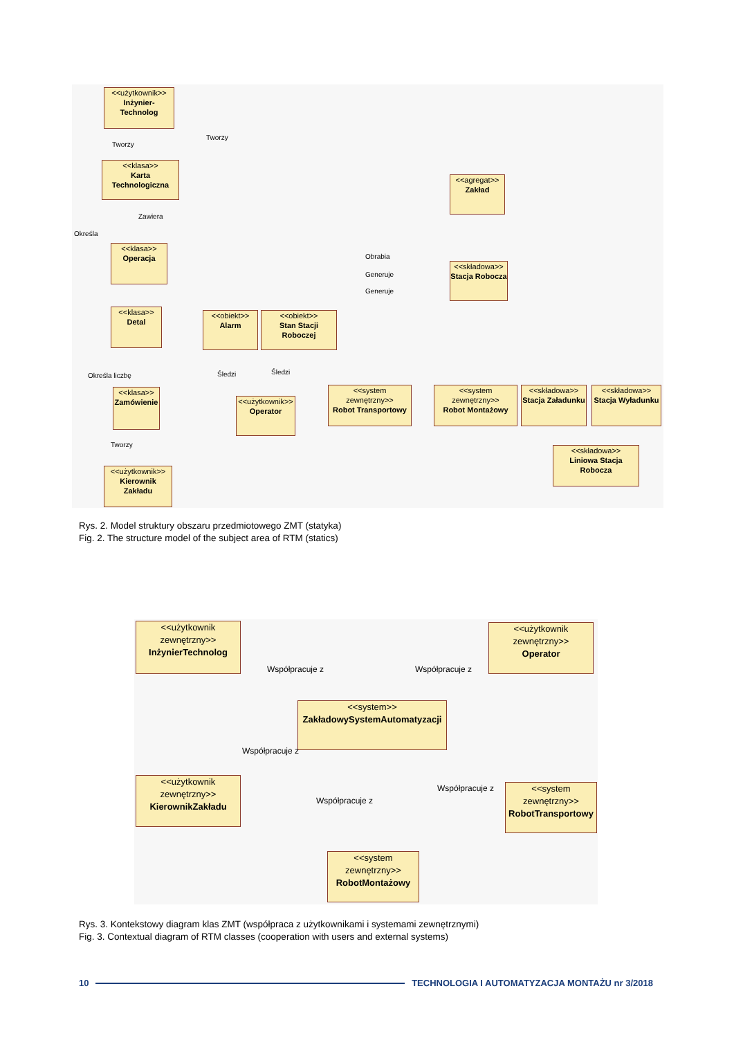<<użytkownik>>
Inżynier-Technolog
<<klasa>>
Karta Technologiczna
<<klasa>>
Operacja
<<klasa>>
Detal
<<klasa>>
Zamówienie
<<użytkownik>>
Kierownik Zakładu
<<obiekt>>
Alarm
<<obiekt>>
Stan Stacji Roboczej
<<użytkownik>>
Operator
<<agregat>>
Zakład
<<składowa>>
Stacja Robocza
<<system zewnętrzny>>
Robot Transportowy
<<system zewnętrzny>>
Robot Montażowy
<<składowa>>
Stacja Załadunku
<<składowa>>
Stacja Wyładunku
<<składowa>>
Liniowa Stacja Robocza
Tworzy
Tworzy
Zawiera
Określa
Obrabia
Generuje
Generuje
Określa liczbę Śledzi Śledzi
Tworzy
Rys. 2. Model struktury obszaru przedmiotowego ZMT (statyka)
Fig. 2. The structure model of the subject area of RTM (statics)
<<użytkownik zewnętrzny>>
InżynierTechnolog
<<użytkownik zewnętrzny>>
Operator
<<system>>
ZakładowySystemAutomatyzacji
<<użytkownik zewnętrzny>>
KierownikZakładu
<<system zewnętrzny>>
RobotTransportowy
<<system zewnętrzny>>
RobotMontażowy
Współpracuje z Współpracuje z
Współpracuje z
Współpracuje z
Współpracuje z
Rys. 3. Kontekstowy diagram klas ZMT (współpraca z użytkownikami i systemami zewnętrznymi)
Fig. 3. Contextual diagram of RTM classes (cooperation with users and external systems)
10 TECHNOLOGIA I AUTOMATYZACJA MONTAŻU nr 3/2018